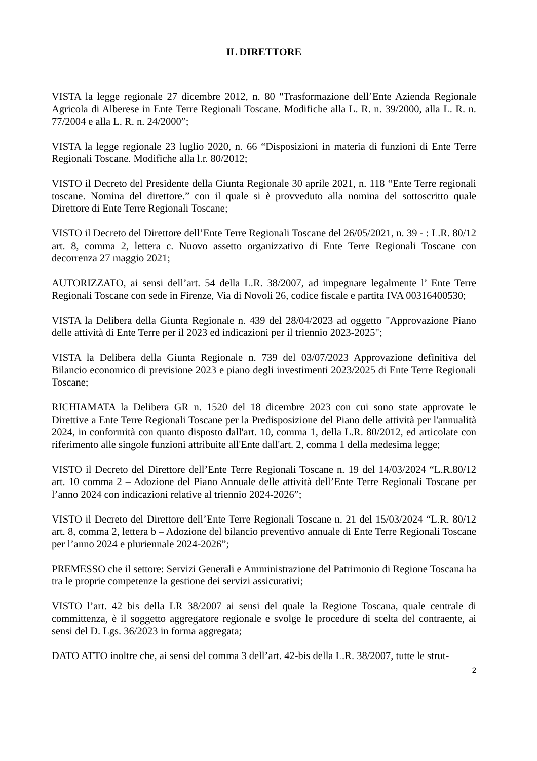IL DIRETTORE
VISTA la legge regionale 27 dicembre 2012, n. 80 "Trasformazione dell’Ente Azienda Regionale Agricola di Alberese in Ente Terre Regionali Toscane. Modifiche alla L. R. n. 39/2000, alla L. R. n. 77/2004 e alla L. R. n. 24/2000”;
VISTA la legge regionale 23 luglio 2020, n. 66 “Disposizioni in materia di funzioni di Ente Terre Regionali Toscane. Modifiche alla l.r. 80/2012;
VISTO il Decreto del Presidente della Giunta Regionale 30 aprile 2021, n. 118 “Ente Terre regionali toscane. Nomina del direttore.” con il quale si è provveduto alla nomina del sottoscritto quale Direttore di Ente Terre Regionali Toscane;
VISTO il Decreto del Direttore dell’Ente Terre Regionali Toscane del 26/05/2021, n. 39 - : L.R. 80/12 art. 8, comma 2, lettera c. Nuovo assetto organizzativo di Ente Terre Regionali Toscane con decorrenza 27 maggio 2021;
AUTORIZZATO, ai sensi dell’art. 54 della L.R. 38/2007, ad impegnare legalmente l’ Ente Terre Regionali Toscane con sede in Firenze, Via di Novoli 26, codice fiscale e partita IVA 00316400530;
VISTA la Delibera della Giunta Regionale n. 439 del 28/04/2023 ad oggetto "Approvazione Piano delle attività di Ente Terre per il 2023 ed indicazioni per il triennio 2023-2025";
VISTA la Delibera della Giunta Regionale n. 739 del 03/07/2023 Approvazione definitiva del Bilancio economico di previsione 2023 e piano degli investimenti 2023/2025 di Ente Terre Regionali Toscane;
RICHIAMATA la Delibera GR n. 1520 del 18 dicembre 2023 con cui sono state approvate le Direttive a Ente Terre Regionali Toscane per la Predisposizione del Piano delle attività per l'annualità 2024, in conformità con quanto disposto dall'art. 10, comma 1, della L.R. 80/2012, ed articolate con riferimento alle singole funzioni attribuite all'Ente dall'art. 2, comma 1 della medesima legge;
VISTO il Decreto del Direttore dell’Ente Terre Regionali Toscane n. 19 del 14/03/2024 “L.R.80/12 art. 10 comma 2 – Adozione del Piano Annuale delle attività dell’Ente Terre Regionali Toscane per l’anno 2024 con indicazioni relative al triennio 2024-2026”;
VISTO il Decreto del Direttore dell’Ente Terre Regionali Toscane n. 21 del 15/03/2024 “L.R. 80/12 art. 8, comma 2, lettera b – Adozione del bilancio preventivo annuale di Ente Terre Regionali Toscane per l’anno 2024 e pluriennale 2024-2026”;
PREMESSO che il settore: Servizi Generali e Amministrazione del Patrimonio di Regione Toscana ha tra le proprie competenze la gestione dei servizi assicurativi;
VISTO l’art. 42 bis della LR 38/2007 ai sensi del quale la Regione Toscana, quale centrale di committenza, è il soggetto aggregatore regionale e svolge le procedure di scelta del contraente, ai sensi del D. Lgs. 36/2023 in forma aggregata;
DATO ATTO inoltre che, ai sensi del comma 3 dell’art. 42-bis della L.R. 38/2007, tutte le strut-
2